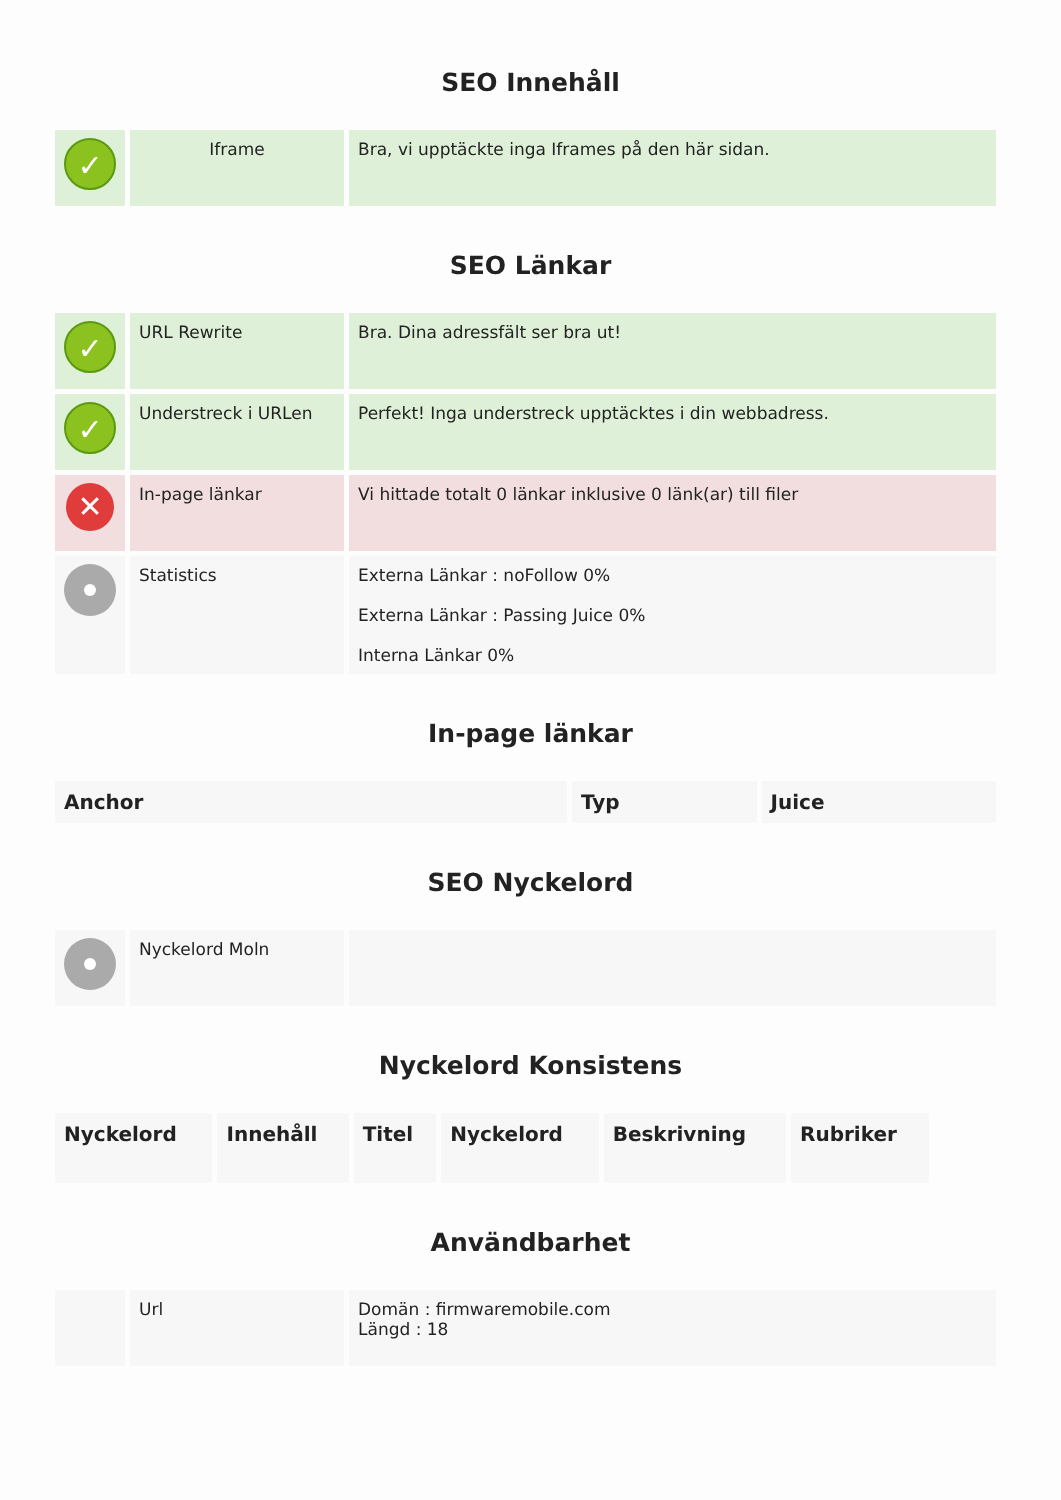SEO Innehåll
| ✓ | Iframe | Bra, vi upptäckte inga Iframes på den här sidan. |
SEO Länkar
| ✓ | URL Rewrite | Bra. Dina adressfält ser bra ut! |
| ✓ | Understreck i URLen | Perfekt! Inga understreck upptäcktes i din webbadress. |
| ✕ | In-page länkar | Vi hittade totalt 0 länkar inklusive 0 länk(ar) till filer |
| | Statistics | Externa Länkar : noFollow 0% Externa Länkar : Passing Juice 0% Interna Länkar 0% |
In-page länkar
| Anchor | Typ | Juice |
| --- | --- | --- |
SEO Nyckelord
| | Nyckelord Moln | |
Nyckelord Konsistens
| Nyckelord | Innehåll | Titel | Nyckelord | Beskrivning | Rubriker |
| --- | --- | --- | --- | --- | --- |
Användbarhet
| | Url | Domän : firmwaremobile.com Längd : 18 |